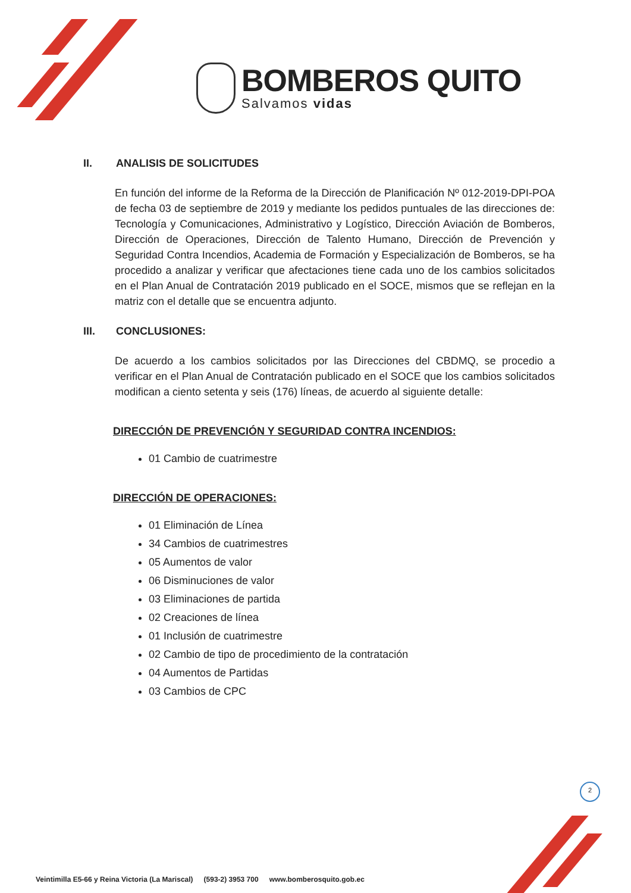BOMBEROS QUITO
Salvamos vidas
II. ANALISIS DE SOLICITUDES
En función del informe de la Reforma de la Dirección de Planificación Nº 012-2019-DPI-POA de fecha 03 de septiembre de 2019 y mediante los pedidos puntuales de las direcciones de: Tecnología y Comunicaciones, Administrativo y Logístico, Dirección Aviación de Bomberos, Dirección de Operaciones, Dirección de Talento Humano, Dirección de Prevención y Seguridad Contra Incendios, Academia de Formación y Especialización de Bomberos, se ha procedido a analizar y verificar que afectaciones tiene cada uno de los cambios solicitados en el Plan Anual de Contratación 2019 publicado en el SOCE, mismos que se reflejan en la matriz con el detalle que se encuentra adjunto.
III. CONCLUSIONES:
De acuerdo a los cambios solicitados por las Direcciones del CBDMQ, se procedio a verificar en el Plan Anual de Contratación publicado en el SOCE que los cambios solicitados modifican a ciento setenta y seis (176) líneas, de acuerdo al siguiente detalle:
DIRECCIÓN DE PREVENCIÓN Y SEGURIDAD CONTRA INCENDIOS:
01 Cambio de cuatrimestre
DIRECCIÓN DE OPERACIONES:
01 Eliminación de Línea
34 Cambios de cuatrimestres
05 Aumentos de valor
06 Disminuciones de valor
03 Eliminaciones de partida
02 Creaciones de línea
01 Inclusión de cuatrimestre
02 Cambio de tipo de procedimiento de la contratación
04 Aumentos de Partidas
03 Cambios de CPC
2
Veintimilla E5-66 y Reina Victoria (La Mariscal) (593-2) 3953 700 www.bomberosquito.gob.ec